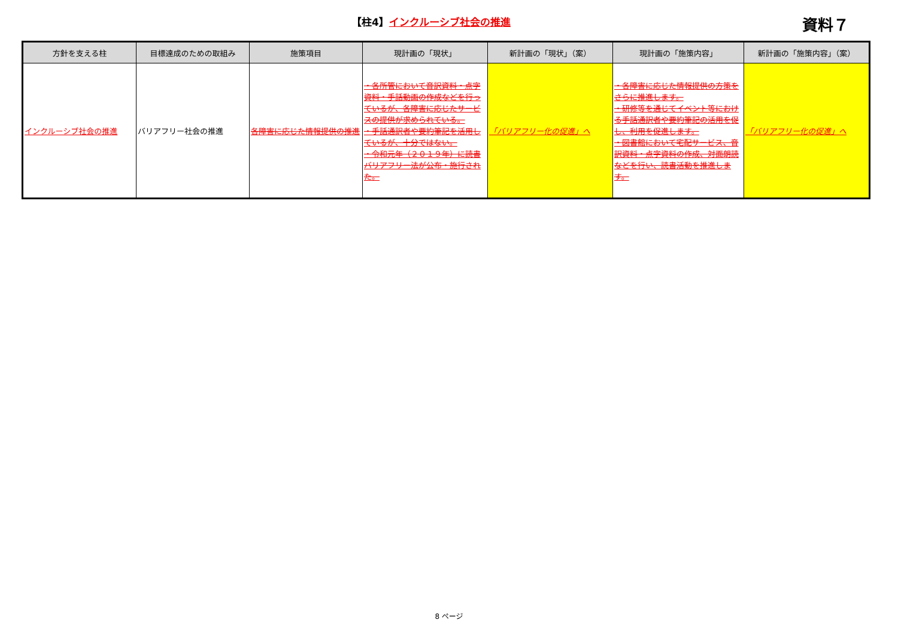【柱4】インクルーシブ社会の推進
資料７
| 方針を支える柱 | 目標達成のための取組み | 施策項目 | 現計画の「現状」 | 新計画の「現状」（案） | 現計画の「施策内容」 | 新計画の「施策内容」（案） |
| --- | --- | --- | --- | --- | --- | --- |
| インクルーシブ社会の推進 | バリアフリー社会の推進 | 各障害に応じた情報提供の推進 | ・各所管において音訳資料・点字資料・手話動画の作成などを行っているが、各障害に応じたサービスの提供が求められている。 ・手話通訳者や要約筆記を活用しているが、十分ではない。 ・令和元年（２０１９年）に読書バリアフリー法が公布・施行された。 | 「バリアフリー化の促進」へ | ・各障害に応じた情報提供の方策をさらに推進します。 ・研修等を通じてイベント等における手話通訳者や要約筆記の活用を促し、利用を促進します。 ・図書館において宅配サービス、音訳資料・点字資料の作成、対面朗読などを行い、読書活動を推進します。 | 「バリアフリー化の促進」へ |
8 ページ